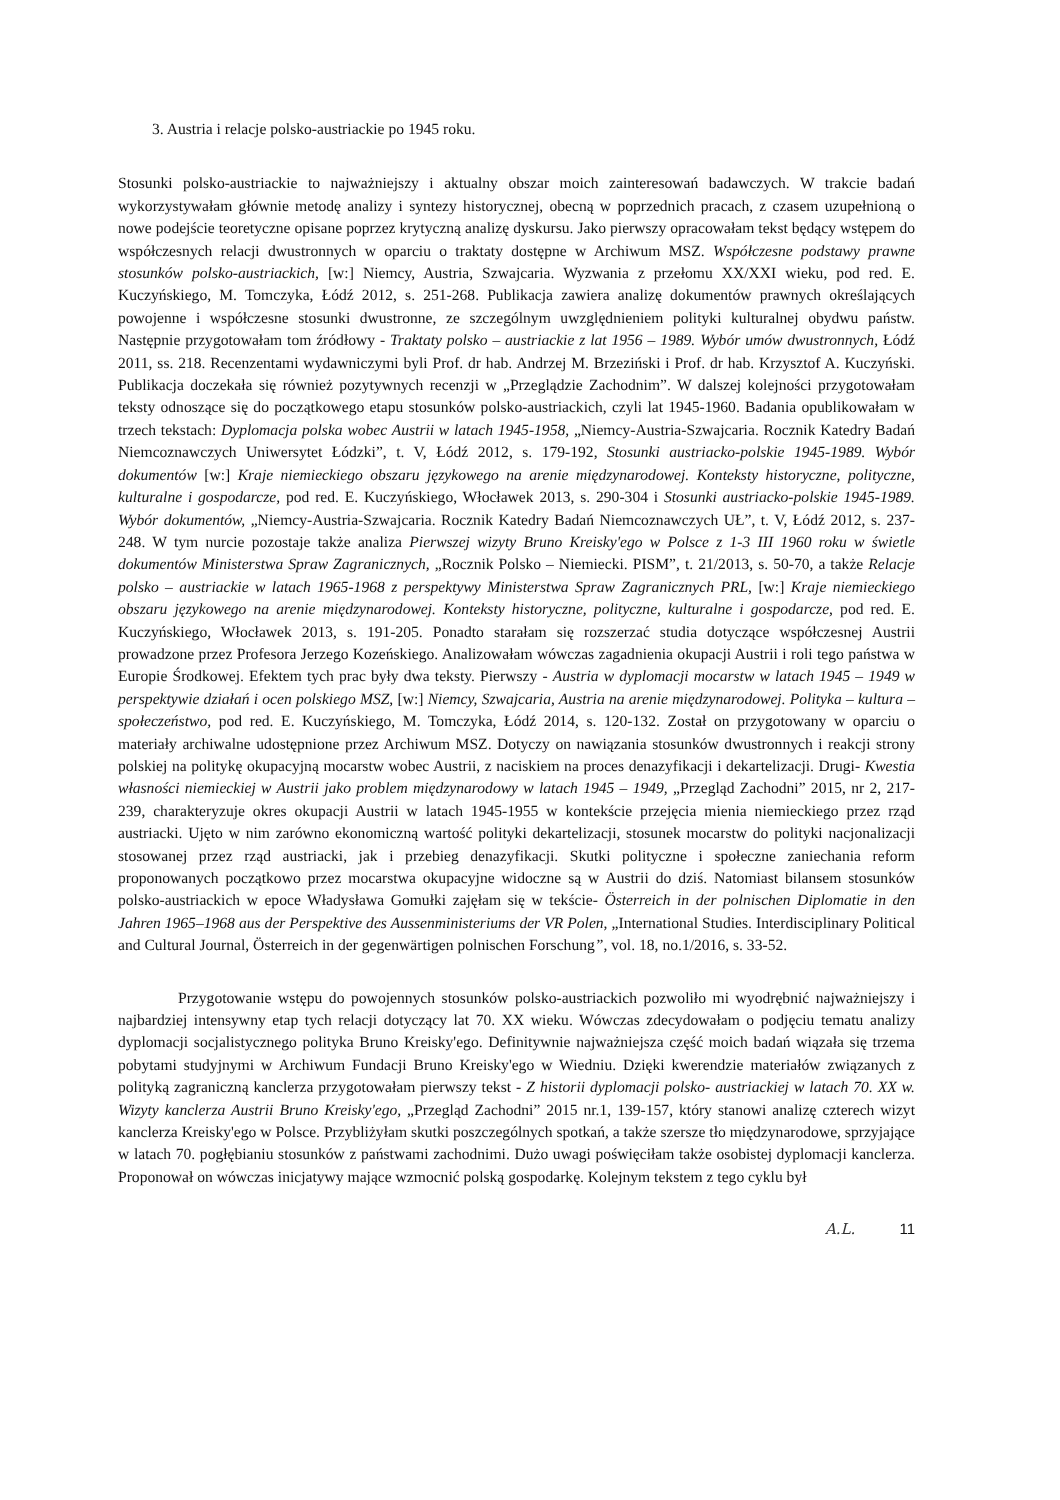3. Austria i relacje polsko-austriackie po 1945 roku.
Stosunki polsko-austriackie to najważniejszy i aktualny obszar moich zainteresowań badawczych. W trakcie badań wykorzystywałam głównie metodę analizy i syntezy historycznej, obecną w poprzednich pracach, z czasem uzupełnioną o nowe podejście teoretyczne opisane poprzez krytyczną analizę dyskursu. Jako pierwszy opracowałam tekst będący wstępem do współczesnych relacji dwustronnych w oparciu o traktaty dostępne w Archiwum MSZ. Współczesne podstawy prawne stosunków polsko-austriackich, [w:] Niemcy, Austria, Szwajcaria. Wyzwania z przełomu XX/XXI wieku, pod red. E. Kuczyńskiego, M. Tomczyka, Łódź 2012, s. 251-268. Publikacja zawiera analizę dokumentów prawnych określających powojenne i współczesne stosunki dwustronne, ze szczególnym uwzględnieniem polityki kulturalnej obydwu państw. Następnie przygotowałam tom źródłowy - Traktaty polsko – austriackie z lat 1956 – 1989. Wybór umów dwustronnych, Łódź 2011, ss. 218. Recenzentami wydawniczymi byli Prof. dr hab. Andrzej M. Brzeziński i Prof. dr hab. Krzysztof A. Kuczyński. Publikacja doczekała się również pozytywnych recenzji w „Przeglądzie Zachodnim”. W dalszej kolejności przygotowałam teksty odnoszące się do początkowego etapu stosunków polsko-austriackich, czyli lat 1945-1960. Badania opublikowałam w trzech tekstach: Dyplomacja polska wobec Austrii w latach 1945-1958, „Niemcy-Austria-Szwajcaria. Rocznik Katedry Badań Niemcoznawczych Uniwersytet Łódzki”, t. V, Łódź 2012, s. 179-192, Stosunki austriacko-polskie 1945-1989. Wybór dokumentów [w:] Kraje niemieckiego obszaru językowego na arenie międzynarodowej. Konteksty historyczne, polityczne, kulturalne i gospodarcze, pod red. E. Kuczyńskiego, Włocławek 2013, s. 290-304 i Stosunki austriacko-polskie 1945-1989. Wybór dokumentów, „Niemcy-Austria-Szwajcaria. Rocznik Katedry Badań Niemcoznawczych UŁ”, t. V, Łódź 2012, s. 237-248. W tym nurcie pozostaje także analiza Pierwszej wizyty Bruno Kreisky'ego w Polsce z 1-3 III 1960 roku w świetle dokumentów Ministerstwa Spraw Zagranicznych, „Rocznik Polsko – Niemiecki. PISM”, t. 21/2013, s. 50-70, a także Relacje polsko – austriackie w latach 1965-1968 z perspektywy Ministerstwa Spraw Zagranicznych PRL, [w:] Kraje niemieckiego obszaru językowego na arenie międzynarodowej. Konteksty historyczne, polityczne, kulturalne i gospodarcze, pod red. E. Kuczyńskiego, Włocławek 2013, s. 191-205. Ponadto starałam się rozszerzać studia dotyczące współczesnej Austrii prowadzone przez Profesora Jerzego Kozeńskiego. Analizowałam wówczas zagadnienia okupacji Austrii i roli tego państwa w Europie Środkowej. Efektem tych prac były dwa teksty. Pierwszy - Austria w dyplomacji mocarstw w latach 1945 – 1949 w perspektywie działań i ocen polskiego MSZ, [w:] Niemcy, Szwajcaria, Austria na arenie międzynarodowej. Polityka – kultura – społeczeństwo, pod red. E. Kuczyńskiego, M. Tomczyka, Łódź 2014, s. 120-132. Został on przygotowany w oparciu o materiały archiwalne udostępnione przez Archiwum MSZ. Dotyczy on nawiązania stosunków dwustronnych i reakcji strony polskiej na politykę okupacyjną mocarstw wobec Austrii, z naciskiem na proces denazyfikacji i dekartelizacji. Drugi- Kwestia własności niemieckiej w Austrii jako problem międzynarodowy w latach 1945 – 1949, „Przegląd Zachodni” 2015, nr 2, 217-239, charakteryzuje okres okupacji Austrii w latach 1945-1955 w kontekście przejęcia mienia niemieckiego przez rząd austriacki. Ujęto w nim zarówno ekonomiczną wartość polityki dekartelizacji, stosunek mocarstw do polityki nacjonalizacji stosowanej przez rząd austriacki, jak i przebieg denazyfikacji. Skutki polityczne i społeczne zaniechania reform proponowanych początkowo przez mocarstwa okupacyjne widoczne są w Austrii do dziś. Natomiast bilansem stosunków polsko-austriackich w epoce Władysława Gomułki zajęłam się w tekście- Österreich in der polnischen Diplomatie in den Jahren 1965–1968 aus der Perspektive des Aussenministeriums der VR Polen, „International Studies. Interdisciplinary Political and Cultural Journal, Österreich in der gegenwärtigen polnischen Forschung”, vol. 18, no.1/2016, s. 33-52.
Przygotowanie wstępu do powojennych stosunków polsko-austriackich pozwoliło mi wyodrębnić najważniejszy i najbardziej intensywny etap tych relacji dotyczący lat 70. XX wieku. Wówczas zdecydowałam o podjęciu tematu analizy dyplomacji socjalistycznego polityka Bruno Kreisky'ego. Definitywnie najważniejsza część moich badań wiązała się trzema pobytami studyjnymi w Archiwum Fundacji Bruno Kreisky'ego w Wiedniu. Dzięki kwerendzie materiałów związanych z polityką zagraniczną kanclerza przygotowałam pierwszy tekst - Z historii dyplomacji polsko- austriackiej w latach 70. XX w. Wizyty kanclerza Austrii Bruno Kreisky'ego, „Przegląd Zachodni” 2015 nr.1, 139-157, który stanowi analizę czterech wizyt kanclerza Kreisky'ego w Polsce. Przybliżyłam skutki poszczególnych spotkań, a także szersze tło międzynarodowe, sprzyjające w latach 70. pogłębianiu stosunków z państwami zachodnimi. Dużo uwagi poświęciłam także osobistej dyplomacji kanclerza. Proponował on wówczas inicjatywy mające wzmocnić polską gospodarkę. Kolejnym tekstem z tego cyklu był
A.L. 11